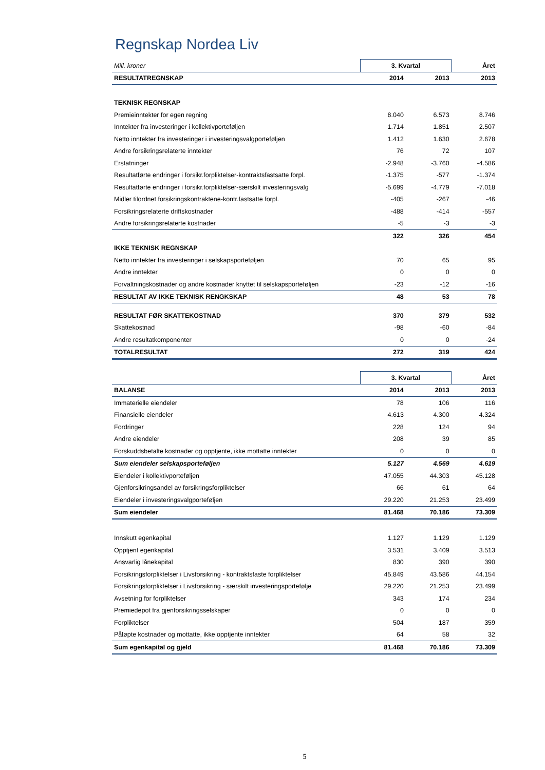Regnskap Nordea Liv
| Mill. kroner | 3. Kvartal | | Året |
| RESULTATREGNSKAP | 2014 | 2013 | 2013 |
| TEKNISK REGNSKAP | | | |
| Premieinntekter for egen regning | 8.040 | 6.573 | 8.746 |
| Inntekter fra investeringer i kollektivporteføljen | 1.714 | 1.851 | 2.507 |
| Netto inntekter fra investeringer i investeringsvalgporteføljen | 1.412 | 1.630 | 2.678 |
| Andre forsikringsrelaterte inntekter | 76 | 72 | 107 |
| Erstatninger | -2.948 | -3.760 | -4.586 |
| Resultatførte endringer i forsikr.forpliktelser-kontraktsfastsatte forpl. | -1.375 | -577 | -1.374 |
| Resultatførte endringer i forsikr.forpliktelser-særskilt investeringsvalg | -5.699 | -4.779 | -7.018 |
| Midler tilordnet forsikringskontraktene-kontr.fastsatte forpl. | -405 | -267 | -46 |
| Forsikringsrelaterte driftskostnader | -488 | -414 | -557 |
| Andre forsikringsrelaterte kostnader | -5 | -3 | -3 |
| | 322 | 326 | 454 |
| IKKE TEKNISK REGNSKAP | | | |
| Netto inntekter fra investeringer i selskapsporteføljen | 70 | 65 | 95 |
| Andre inntekter | 0 | 0 | 0 |
| Forvaltningskostnader og andre kostnader knyttet til selskapsporteføljen | -23 | -12 | -16 |
| RESULTAT AV IKKE TEKNISK RENGKSKAP | 48 | 53 | 78 |
| RESULTAT FØR SKATTEKOSTNAD | 370 | 379 | 532 |
| Skattekostnad | -98 | -60 | -84 |
| Andre resultatkomponenter | 0 | 0 | -24 |
| TOTALRESULTAT | 272 | 319 | 424 |
| | 3. Kvartal | | Året |
| BALANSE | 2014 | 2013 | 2013 |
| Immaterielle eiendeler | 78 | 106 | 116 |
| Finansielle eiendeler | 4.613 | 4.300 | 4.324 |
| Fordringer | 228 | 124 | 94 |
| Andre eiendeler | 208 | 39 | 85 |
| Forskuddsbetalte kostnader og opptjente, ikke mottatte inntekter | 0 | 0 | 0 |
| Sum eiendeler selskapsporteføljen | 5.127 | 4.569 | 4.619 |
| Eiendeler i kollektivporteføljen | 47.055 | 44.303 | 45.128 |
| Gjenforsikringsandel av forsikringsforpliktelser | 66 | 61 | 64 |
| Eiendeler i investeringsvalgporteføljen | 29.220 | 21.253 | 23.499 |
| Sum eiendeler | 81.468 | 70.186 | 73.309 |
| Innskutt egenkapital | 1.127 | 1.129 | 1.129 |
| Opptjent egenkapital | 3.531 | 3.409 | 3.513 |
| Ansvarlig lånekapital | 830 | 390 | 390 |
| Forsikringsforpliktelser i Livsforsikring - kontraktsfaste forpliktelser | 45.849 | 43.586 | 44.154 |
| Forsikringsforpliktelser i Livsforsikring - særskilt investeringsportefølje | 29.220 | 21.253 | 23.499 |
| Avsetning for forpliktelser | 343 | 174 | 234 |
| Premiedepot fra gjenforsikringsselskaper | 0 | 0 | 0 |
| Forpliktelser | 504 | 187 | 359 |
| Påløpte kostnader og mottatte, ikke opptjente inntekter | 64 | 58 | 32 |
| Sum egenkapital og gjeld | 81.468 | 70.186 | 73.309 |
5